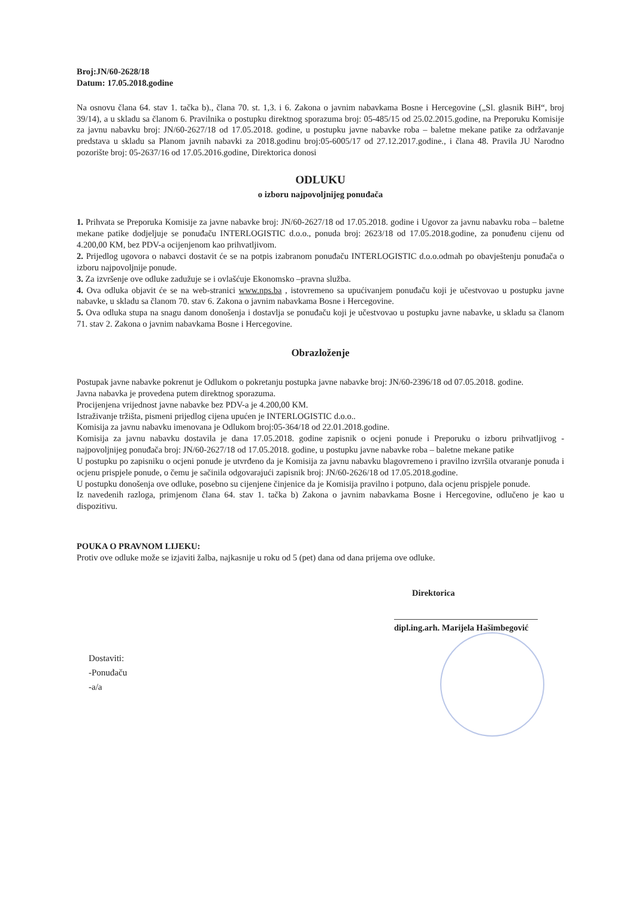Broj:JN/60-2628/18
Datum: 17.05.2018.godine
Na osnovu člana 64. stav 1. tačka b)., člana 70. st. 1,3. i 6. Zakona o javnim nabavkama Bosne i Hercegovine („Sl. glasnik BiH“, broj 39/14), a u skladu sa članom 6. Pravilnika o postupku direktnog sporazuma broj: 05-485/15 od 25.02.2015.godine, na Preporuku Komisije za javnu nabavku broj: JN/60-2627/18 od 17.05.2018. godine, u postupku javne nabavke roba – baletne mekane patike za održavanje predstava u skladu sa Planom javnih nabavki za 2018.godinu broj:05-6005/17 od 27.12.2017.godine., i člana 48. Pravila JU Narodno pozorište broj: 05-2637/16 od 17.05.2016.godine, Direktorica donosi
ODLUKU
o izboru najpovoljnijeg ponuđača
1. Prihvata se Preporuka Komisije za javne nabavke broj: JN/60-2627/18 od 17.05.2018. godine i Ugovor za javnu nabavku roba – baletne mekane patike dodjeljuje se ponuđaču INTERLOGISTIC d.o.o., ponuda broj: 2623/18 od 17.05.2018.godine, za ponuđenu cijenu od 4.200,00 KM, bez PDV-a ocijenjenom kao prihvatljivom.
2. Prijedlog ugovora o nabavci dostavit će se na potpis izabranom ponuđaču INTERLOGISTIC d.o.o.odmah po obavještenju ponuđača o izboru najpovoljnije ponude.
3. Za izvršenje ove odluke zadužuje se i ovlašćuje Ekonomsko –pravna služba.
4. Ova odluka objavit će se na web-stranici www.nps.ba , istovremeno sa upućivanjem ponuđaču koji je učestvovao u postupku javne nabavke, u skladu sa članom 70. stav 6. Zakona o javnim nabavkama Bosne i Hercegovine.
5. Ova odluka stupa na snagu danom donošenja i dostavlja se ponuđaču koji je učestvovao u postupku javne nabavke, u skladu sa članom 71. stav 2. Zakona o javnim nabavkama Bosne i Hercegovine.
Obrazloženje
Postupak javne nabavke pokrenut je Odlukom o pokretanju postupka javne nabavke broj: JN/60-2396/18 od 07.05.2018. godine.
Javna nabavka je provedena putem direktnog sporazuma.
Procijenjena vrijednost javne nabavke bez PDV-a je 4.200,00 KM.
Istraživanje tržišta, pismeni prijedlog cijena upućen je INTERLOGISTIC d.o.o..
Komisija za javnu nabavku imenovana je Odlukom broj:05-364/18 od 22.01.2018.godine.
Komisija za javnu nabavku dostavila je dana 17.05.2018. godine zapisnik o ocjeni ponude i Preporuku o izboru prihvatljivog - najpovoljnijeg ponuđača broj: JN/60-2627/18 od 17.05.2018. godine, u postupku javne nabavke roba – baletne mekane patike
U postupku po zapisniku o ocjeni ponude je utvrđeno da je Komisija za javnu nabavku blagovremeno i pravilno izvršila otvaranje ponuda i ocjenu prispjele ponude, o čemu je sačinila odgovarajući zapisnik broj: JN/60-2626/18 od 17.05.2018.godine.
U postupku donošenja ove odluke, posebno su cijenjene činjenice da je Komisija pravilno i potpuno, dala ocjenu prispjele ponude.
Iz navedenih razloga, primjenom člana 64. stav 1. tačka b) Zakona o javnim nabavkama Bosne i Hercegovine, odlučeno je kao u dispozitivu.
POUKA O PRAVNOM LIJEKU:
Protiv ove odluke može se izjaviti žalba, najkasnije u roku od 5 (pet) dana od dana prijema ove odluke.
Direktorica
dipl.ing.arh. Marijela Hašimbegović
Dostaviti:
-Ponuđaču
-a/a